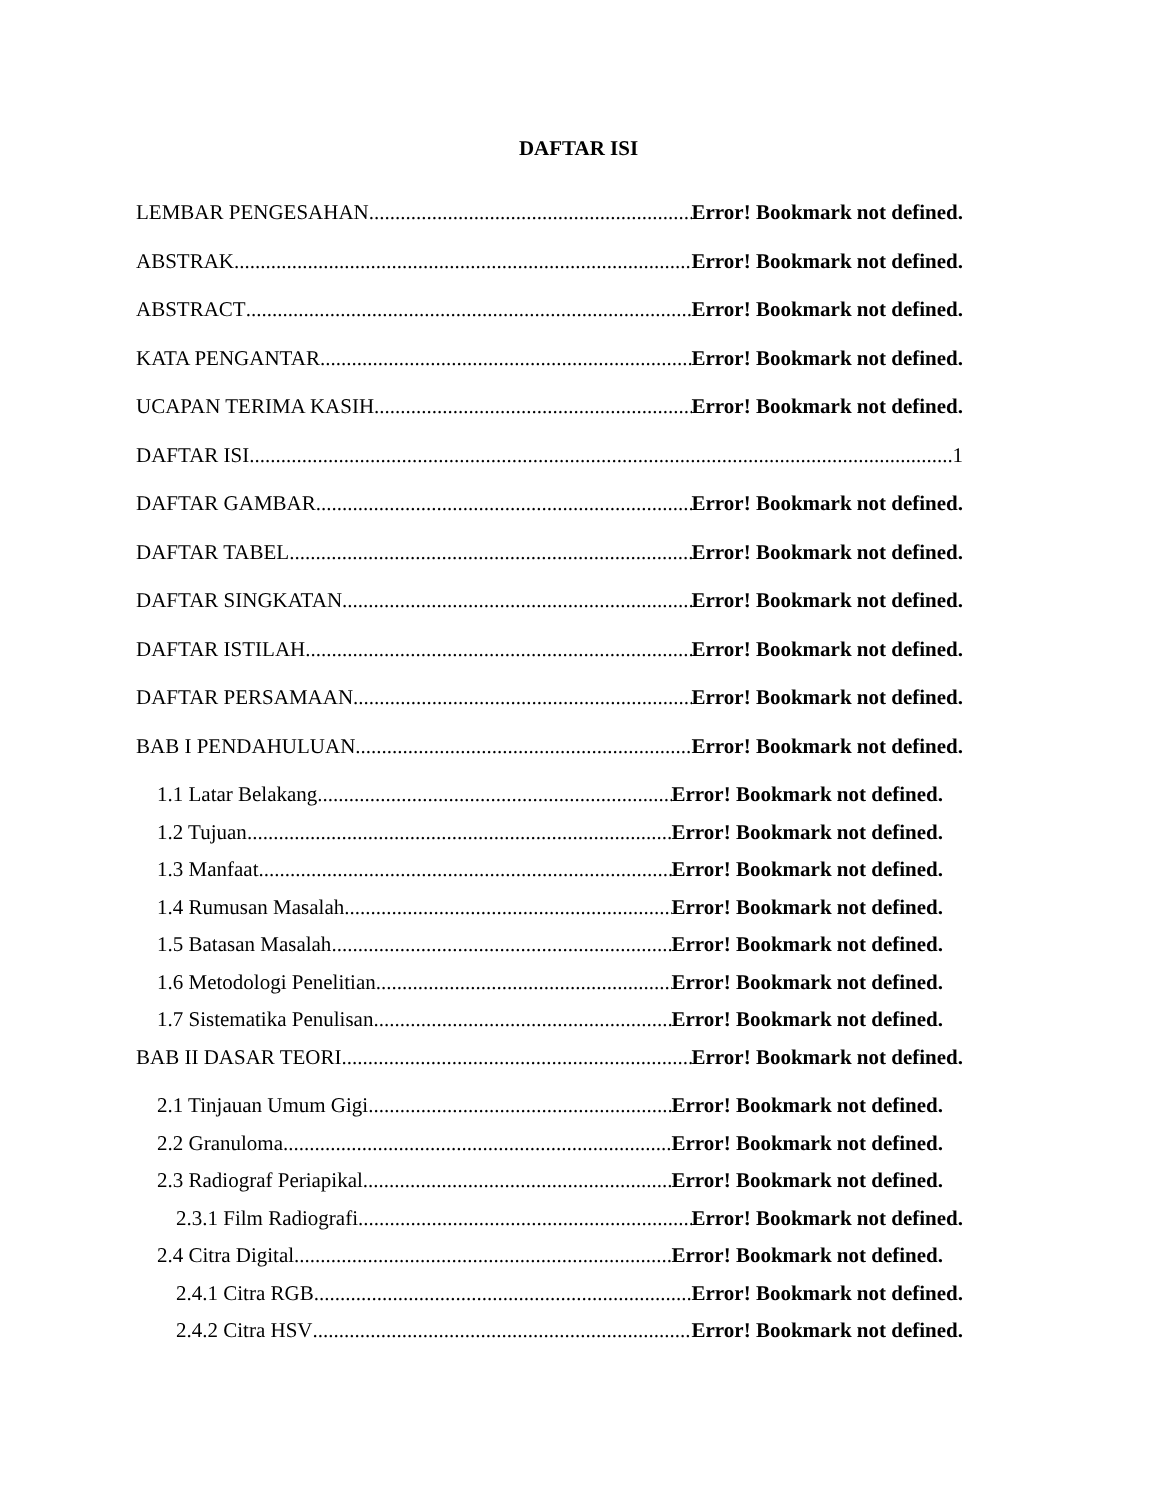DAFTAR ISI
LEMBAR PENGESAHAN Error! Bookmark not defined.
ABSTRAK Error! Bookmark not defined.
ABSTRACT Error! Bookmark not defined.
KATA PENGANTAR Error! Bookmark not defined.
UCAPAN TERIMA KASIH Error! Bookmark not defined.
DAFTAR ISI 1
DAFTAR GAMBAR Error! Bookmark not defined.
DAFTAR TABEL Error! Bookmark not defined.
DAFTAR SINGKATAN Error! Bookmark not defined.
DAFTAR ISTILAH Error! Bookmark not defined.
DAFTAR PERSAMAAN Error! Bookmark not defined.
BAB I PENDAHULUAN Error! Bookmark not defined.
1.1 Latar Belakang Error! Bookmark not defined.
1.2 Tujuan Error! Bookmark not defined.
1.3 Manfaat Error! Bookmark not defined.
1.4 Rumusan Masalah Error! Bookmark not defined.
1.5 Batasan Masalah Error! Bookmark not defined.
1.6 Metodologi Penelitian Error! Bookmark not defined.
1.7 Sistematika Penulisan Error! Bookmark not defined.
BAB II DASAR TEORI Error! Bookmark not defined.
2.1 Tinjauan Umum Gigi Error! Bookmark not defined.
2.2 Granuloma Error! Bookmark not defined.
2.3 Radiograf Periapikal Error! Bookmark not defined.
2.3.1 Film Radiografi Error! Bookmark not defined.
2.4 Citra Digital Error! Bookmark not defined.
2.4.1 Citra RGB Error! Bookmark not defined.
2.4.2 Citra HSV Error! Bookmark not defined.